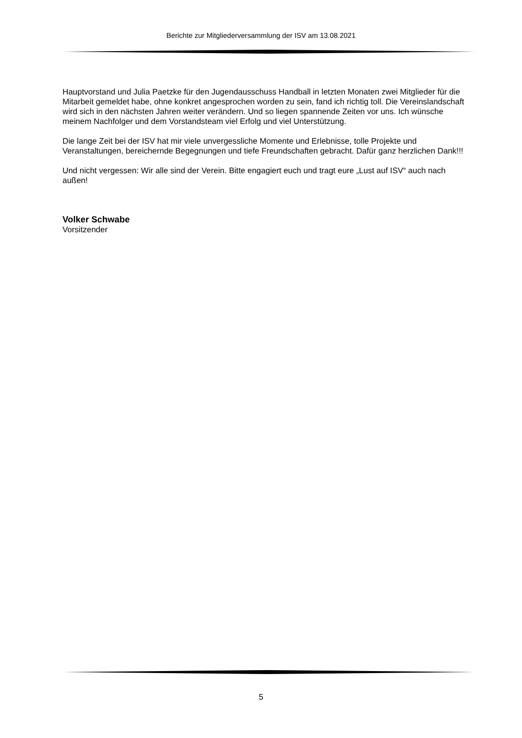Berichte zur Mitgliederversammlung der ISV am 13.08.2021
Hauptvorstand und Julia Paetzke für den Jugendausschuss Handball in letzten Monaten zwei Mitglieder für die Mitarbeit gemeldet habe, ohne konkret angesprochen worden zu sein, fand ich richtig toll. Die Vereinslandschaft wird sich in den nächsten Jahren weiter verändern. Und so liegen spannende Zeiten vor uns. Ich wünsche meinem Nachfolger und dem Vorstandsteam viel Erfolg und viel Unterstützung.
Die lange Zeit bei der ISV hat mir viele unvergessliche Momente und Erlebnisse, tolle Projekte und Veranstaltungen, bereichernde Begegnungen und tiefe Freundschaften gebracht. Dafür ganz herzlichen Dank!!!
Und nicht vergessen: Wir alle sind der Verein. Bitte engagiert euch und tragt eure „Lust auf ISV“ auch nach außen!
Volker Schwabe
Vorsitzender
5